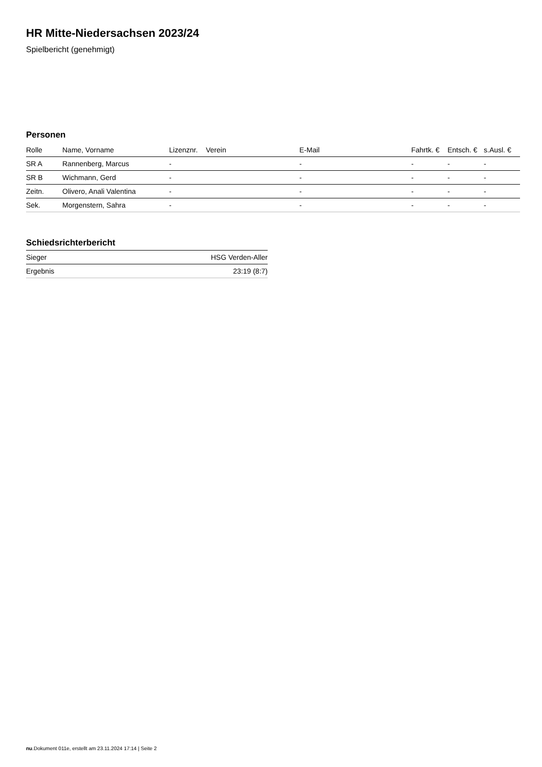HR Mitte-Niedersachsen 2023/24
Spielbericht (genehmigt)
Personen
| Rolle | Name, Vorname | Lizenznr. | Verein | E-Mail | Fahrtk. € | Entsch. € | s.Ausl. € |
| --- | --- | --- | --- | --- | --- | --- | --- |
| SR A | Rannenberg, Marcus | - | | - | - | - | - |
| SR B | Wichmann, Gerd | - | | - | - | - | - |
| Zeitn. | Olivero, Anali Valentina | - | | - | - | - | - |
| Sek. | Morgenstern, Sahra | - | | - | - | - | - |
Schiedsrichterbericht
| Sieger | HSG Verden-Aller |
| Ergebnis | 23:19 (8:7) |
nu.Dokument 011e, erstellt am 23.11.2024 17:14 | Seite 2